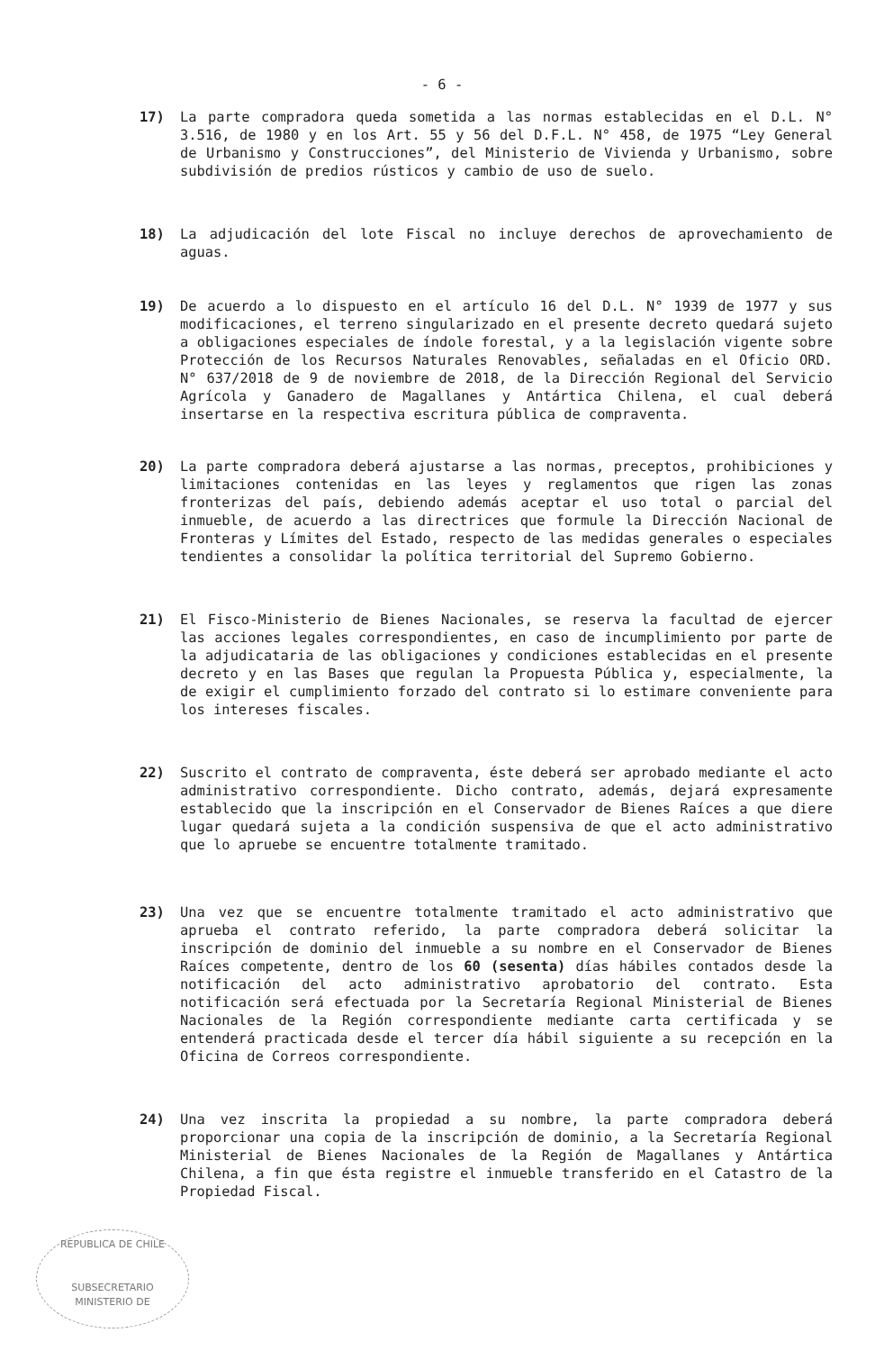- 6 -
17) La parte compradora queda sometida a las normas establecidas en el D.L. N° 3.516, de 1980 y en los Art. 55 y 56 del D.F.L. N° 458, de 1975 “Ley General de Urbanismo y Construcciones”, del Ministerio de Vivienda y Urbanismo, sobre subdivisión de predios rústicos y cambio de uso de suelo.
18) La adjudicación del lote Fiscal no incluye derechos de aprovechamiento de aguas.
19) De acuerdo a lo dispuesto en el artículo 16 del D.L. N° 1939 de 1977 y sus modificaciones, el terreno singularizado en el presente decreto quedará sujeto a obligaciones especiales de índole forestal, y a la legislación vigente sobre Protección de los Recursos Naturales Renovables, señaladas en el Oficio ORD. N° 637/2018 de 9 de noviembre de 2018, de la Dirección Regional del Servicio Agrícola y Ganadero de Magallanes y Antártica Chilena, el cual deberá insertarse en la respectiva escritura pública de compraventa.
20) La parte compradora deberá ajustarse a las normas, preceptos, prohibiciones y limitaciones contenidas en las leyes y reglamentos que rigen las zonas fronterizas del país, debiendo además aceptar el uso total o parcial del inmueble, de acuerdo a las directrices que formule la Dirección Nacional de Fronteras y Límites del Estado, respecto de las medidas generales o especiales tendientes a consolidar la política territorial del Supremo Gobierno.
21) El Fisco-Ministerio de Bienes Nacionales, se reserva la facultad de ejercer las acciones legales correspondientes, en caso de incumplimiento por parte de la adjudicataria de las obligaciones y condiciones establecidas en el presente decreto y en las Bases que regulan la Propuesta Pública y, especialmente, la de exigir el cumplimiento forzado del contrato si lo estimare conveniente para los intereses fiscales.
22) Suscrito el contrato de compraventa, éste deberá ser aprobado mediante el acto administrativo correspondiente. Dicho contrato, además, dejará expresamente establecido que la inscripción en el Conservador de Bienes Raíces a que diere lugar quedará sujeta a la condición suspensiva de que el acto administrativo que lo apruebe se encuentre totalmente tramitado.
23) Una vez que se encuentre totalmente tramitado el acto administrativo que aprueba el contrato referido, la parte compradora deberá solicitar la inscripción de dominio del inmueble a su nombre en el Conservador de Bienes Raíces competente, dentro de los 60 (sesenta) días hábiles contados desde la notificación del acto administrativo aprobatorio del contrato. Esta notificación será efectuada por la Secretaría Regional Ministerial de Bienes Nacionales de la Región correspondiente mediante carta certificada y se entenderá practicada desde el tercer día hábil siguiente a su recepción en la Oficina de Correos correspondiente.
24) Una vez inscrita la propiedad a su nombre, la parte compradora deberá proporcionar una copia de la inscripción de dominio, a la Secretaría Regional Ministerial de Bienes Nacionales de la Región de Magallanes y Antártica Chilena, a fin que ésta registre el inmueble transferido en el Catastro de la Propiedad Fiscal.
REPUBLICA DE CHILE
SUBSECRETARIO
MINISTERIO DE